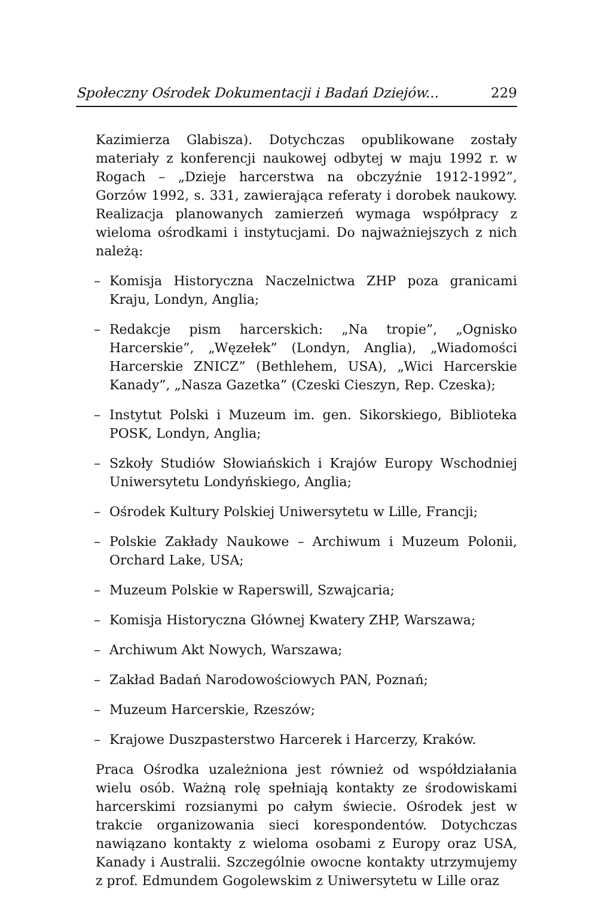Społeczny Ośrodek Dokumentacji i Badań Dziejów... 229
Kazimierza Glabisza). Dotychczas opublikowane zostały materiały z konferencji naukowej odbytej w maju 1992 r. w Rogach – „Dzieje harcerstwa na obczyźnie 1912-1992”, Gorzów 1992, s. 331, zawierająca referaty i dorobek naukowy. Realizacja planowanych zamierzeń wymaga współpracy z wieloma ośrodkami i instytucjami. Do najważniejszych z nich należą:
– Komisja Historyczna Naczelnictwa ZHP poza granicami Kraju, Londyn, Anglia;
– Redakcje pism harcerskich: „Na tropie”, „Ognisko Harcerskie”, „Węzełek” (Londyn, Anglia), „Wiadomości Harcerskie ZNICZ” (Bethlehem, USA), „Wici Harcerskie Kanady”, „Nasza Gazetka” (Czeski Cieszyn, Rep. Czeska);
– Instytut Polski i Muzeum im. gen. Sikorskiego, Biblioteka POSK, Londyn, Anglia;
– Szkoły Studiów Słowiańskich i Krajów Europy Wschodniej Uniwersytetu Londyńskiego, Anglia;
– Ośrodek Kultury Polskiej Uniwersytetu w Lille, Francji;
– Polskie Zakłady Naukowe – Archiwum i Muzeum Polonii, Orchard Lake, USA;
– Muzeum Polskie w Raperswill, Szwajcaria;
– Komisja Historyczna Głównej Kwatery ZHP, Warszawa;
– Archiwum Akt Nowych, Warszawa;
– Zakład Badań Narodowościowych PAN, Poznań;
– Muzeum Harcerskie, Rzeszów;
– Krajowe Duszpasterstwo Harcerek i Harcerzy, Kraków.
Praca Ośrodka uzależniona jest również od współdziałania wielu osób. Ważną rolę spełniają kontakty ze środowiskami harcerskimi rozsianymi po całym świecie. Ośrodek jest w trakcie organizowania sieci korespondentów. Dotychczas nawiązano kontakty z wieloma osobami z Europy oraz USA, Kanady i Australii. Szczególnie owocne kontakty utrzymujemy z prof. Edmundem Gogolewskim z Uniwersytetu w Lille oraz